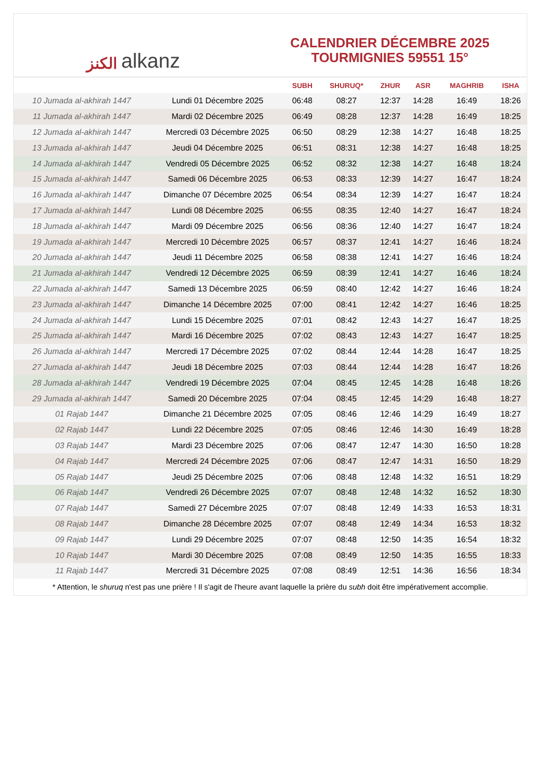الكنز alkanz
CALENDRIER DÉCEMBRE 2025
TOURMIGNIES 59551 15°
| | | SUBH | SHURUQ* | ZHUR | ASR | MAGHRIB | ISHA |
| --- | --- | --- | --- | --- | --- | --- | --- |
| 10 Jumada al-akhirah 1447 | Lundi 01 Décembre 2025 | 06:48 | 08:27 | 12:37 | 14:28 | 16:49 | 18:26 |
| 11 Jumada al-akhirah 1447 | Mardi 02 Décembre 2025 | 06:49 | 08:28 | 12:37 | 14:28 | 16:49 | 18:25 |
| 12 Jumada al-akhirah 1447 | Mercredi 03 Décembre 2025 | 06:50 | 08:29 | 12:38 | 14:27 | 16:48 | 18:25 |
| 13 Jumada al-akhirah 1447 | Jeudi 04 Décembre 2025 | 06:51 | 08:31 | 12:38 | 14:27 | 16:48 | 18:25 |
| 14 Jumada al-akhirah 1447 | Vendredi 05 Décembre 2025 | 06:52 | 08:32 | 12:38 | 14:27 | 16:48 | 18:24 |
| 15 Jumada al-akhirah 1447 | Samedi 06 Décembre 2025 | 06:53 | 08:33 | 12:39 | 14:27 | 16:47 | 18:24 |
| 16 Jumada al-akhirah 1447 | Dimanche 07 Décembre 2025 | 06:54 | 08:34 | 12:39 | 14:27 | 16:47 | 18:24 |
| 17 Jumada al-akhirah 1447 | Lundi 08 Décembre 2025 | 06:55 | 08:35 | 12:40 | 14:27 | 16:47 | 18:24 |
| 18 Jumada al-akhirah 1447 | Mardi 09 Décembre 2025 | 06:56 | 08:36 | 12:40 | 14:27 | 16:47 | 18:24 |
| 19 Jumada al-akhirah 1447 | Mercredi 10 Décembre 2025 | 06:57 | 08:37 | 12:41 | 14:27 | 16:46 | 18:24 |
| 20 Jumada al-akhirah 1447 | Jeudi 11 Décembre 2025 | 06:58 | 08:38 | 12:41 | 14:27 | 16:46 | 18:24 |
| 21 Jumada al-akhirah 1447 | Vendredi 12 Décembre 2025 | 06:59 | 08:39 | 12:41 | 14:27 | 16:46 | 18:24 |
| 22 Jumada al-akhirah 1447 | Samedi 13 Décembre 2025 | 06:59 | 08:40 | 12:42 | 14:27 | 16:46 | 18:24 |
| 23 Jumada al-akhirah 1447 | Dimanche 14 Décembre 2025 | 07:00 | 08:41 | 12:42 | 14:27 | 16:46 | 18:25 |
| 24 Jumada al-akhirah 1447 | Lundi 15 Décembre 2025 | 07:01 | 08:42 | 12:43 | 14:27 | 16:47 | 18:25 |
| 25 Jumada al-akhirah 1447 | Mardi 16 Décembre 2025 | 07:02 | 08:43 | 12:43 | 14:27 | 16:47 | 18:25 |
| 26 Jumada al-akhirah 1447 | Mercredi 17 Décembre 2025 | 07:02 | 08:44 | 12:44 | 14:28 | 16:47 | 18:25 |
| 27 Jumada al-akhirah 1447 | Jeudi 18 Décembre 2025 | 07:03 | 08:44 | 12:44 | 14:28 | 16:47 | 18:26 |
| 28 Jumada al-akhirah 1447 | Vendredi 19 Décembre 2025 | 07:04 | 08:45 | 12:45 | 14:28 | 16:48 | 18:26 |
| 29 Jumada al-akhirah 1447 | Samedi 20 Décembre 2025 | 07:04 | 08:45 | 12:45 | 14:29 | 16:48 | 18:27 |
| 01 Rajab 1447 | Dimanche 21 Décembre 2025 | 07:05 | 08:46 | 12:46 | 14:29 | 16:49 | 18:27 |
| 02 Rajab 1447 | Lundi 22 Décembre 2025 | 07:05 | 08:46 | 12:46 | 14:30 | 16:49 | 18:28 |
| 03 Rajab 1447 | Mardi 23 Décembre 2025 | 07:06 | 08:47 | 12:47 | 14:30 | 16:50 | 18:28 |
| 04 Rajab 1447 | Mercredi 24 Décembre 2025 | 07:06 | 08:47 | 12:47 | 14:31 | 16:50 | 18:29 |
| 05 Rajab 1447 | Jeudi 25 Décembre 2025 | 07:06 | 08:48 | 12:48 | 14:32 | 16:51 | 18:29 |
| 06 Rajab 1447 | Vendredi 26 Décembre 2025 | 07:07 | 08:48 | 12:48 | 14:32 | 16:52 | 18:30 |
| 07 Rajab 1447 | Samedi 27 Décembre 2025 | 07:07 | 08:48 | 12:49 | 14:33 | 16:53 | 18:31 |
| 08 Rajab 1447 | Dimanche 28 Décembre 2025 | 07:07 | 08:48 | 12:49 | 14:34 | 16:53 | 18:32 |
| 09 Rajab 1447 | Lundi 29 Décembre 2025 | 07:07 | 08:48 | 12:50 | 14:35 | 16:54 | 18:32 |
| 10 Rajab 1447 | Mardi 30 Décembre 2025 | 07:08 | 08:49 | 12:50 | 14:35 | 16:55 | 18:33 |
| 11 Rajab 1447 | Mercredi 31 Décembre 2025 | 07:08 | 08:49 | 12:51 | 14:36 | 16:56 | 18:34 |
* Attention, le shuruq n'est pas une prière ! Il s'agit de l'heure avant laquelle la prière du subh doit être impérativement accomplie.